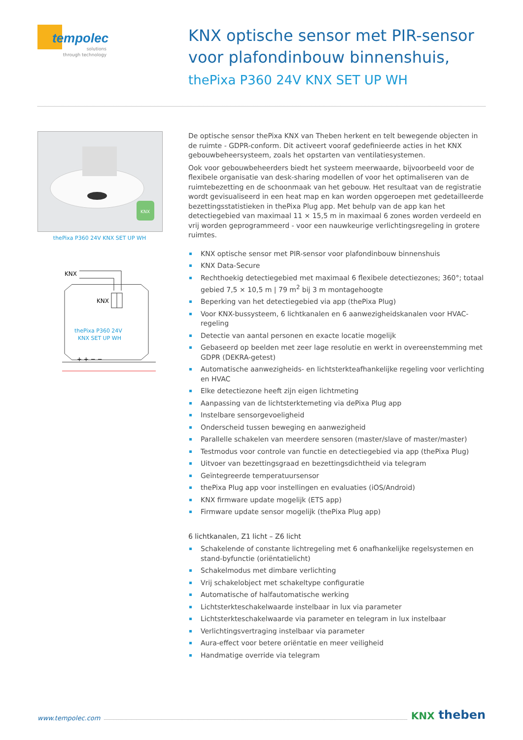tempolec
solutions
through technology
KNX optische sensor met PIR-sensor
voor plafondinbouw binnenshuis,
thePixa P360 24V KNX SET UP WH
KNX
thePixa P360 24V KNX SET UP WH
KNX
KNX
thePixa P360 24V
KNX SET UP WH
+ + − −
De optische sensor thePixa KNX van Theben herkent en telt bewegende objecten in de ruimte - GDPR-conform. Dit activeert vooraf gedefinieerde acties in het KNX gebouwbeheersysteem, zoals het opstarten van ventilatiesystemen.
Ook voor gebouwbeheerders biedt het systeem meerwaarde, bijvoorbeeld voor de flexibele organisatie van desk-sharing modellen of voor het optimaliseren van de ruimtebezetting en de schoonmaak van het gebouw. Het resultaat van de registratie wordt gevisualiseerd in een heat map en kan worden opgeroepen met gedetailleerde bezettingsstatistieken in thePixa Plug app. Met behulp van de app kan het detectiegebied van maximaal 11 × 15,5 m in maximaal 6 zones worden verdeeld en vrij worden geprogrammeerd - voor een nauwkeurige verlichtingsregeling in grotere ruimtes.
KNX optische sensor met PIR-sensor voor plafondinbouw binnenshuis
KNX Data-Secure
Rechthoekig detectiegebied met maximaal 6 flexibele detectiezones; 360°; totaal gebied 7,5 × 10,5 m | 79 m<sup>2</sup> bij 3 m montagehoogte
Beperking van het detectiegebied via app (thePixa Plug)
Voor KNX-bussysteem, 6 lichtkanalen en 6 aanwezigheidskanalen voor HVAC-regeling
Detectie van aantal personen en exacte locatie mogelijk
Gebaseerd op beelden met zeer lage resolutie en werkt in overeenstemming met GDPR (DEKRA-getest)
Automatische aanwezigheids- en lichtsterkteafhankelijke regeling voor verlichting en HVAC
Elke detectiezone heeft zijn eigen lichtmeting
Aanpassing van de lichtsterktemeting via dePixa Plug app
Instelbare sensorgevoeligheid
Onderscheid tussen beweging en aanwezigheid
Parallelle schakelen van meerdere sensoren (master/slave of master/master)
Testmodus voor controle van functie en detectiegebied via app (thePixa Plug)
Uitvoer van bezettingsgraad en bezettingsdichtheid via telegram
Geïntegreerde temperatuursensor
thePixa Plug app voor instellingen en evaluaties (iOS/Android)
KNX firmware update mogelijk (ETS app)
Firmware update sensor mogelijk (thePixa Plug app)
6 lichtkanalen, Z1 licht – Z6 licht
Schakelende of constante lichtregeling met 6 onafhankelijke regelsystemen en stand-byfunctie (oriëntatielicht)
Schakelmodus met dimbare verlichting
Vrij schakelobject met schakeltype configuratie
Automatische of halfautomatische werking
Lichtsterkteschakelwaarde instelbaar in lux via parameter
Lichtsterkteschakelwaarde via parameter en telegram in lux instelbaar
Verlichtingsvertraging instelbaar via parameter
Aura-effect voor betere oriëntatie en meer veiligheid
Handmatige override via telegram
www.tempolec.com KNX theben